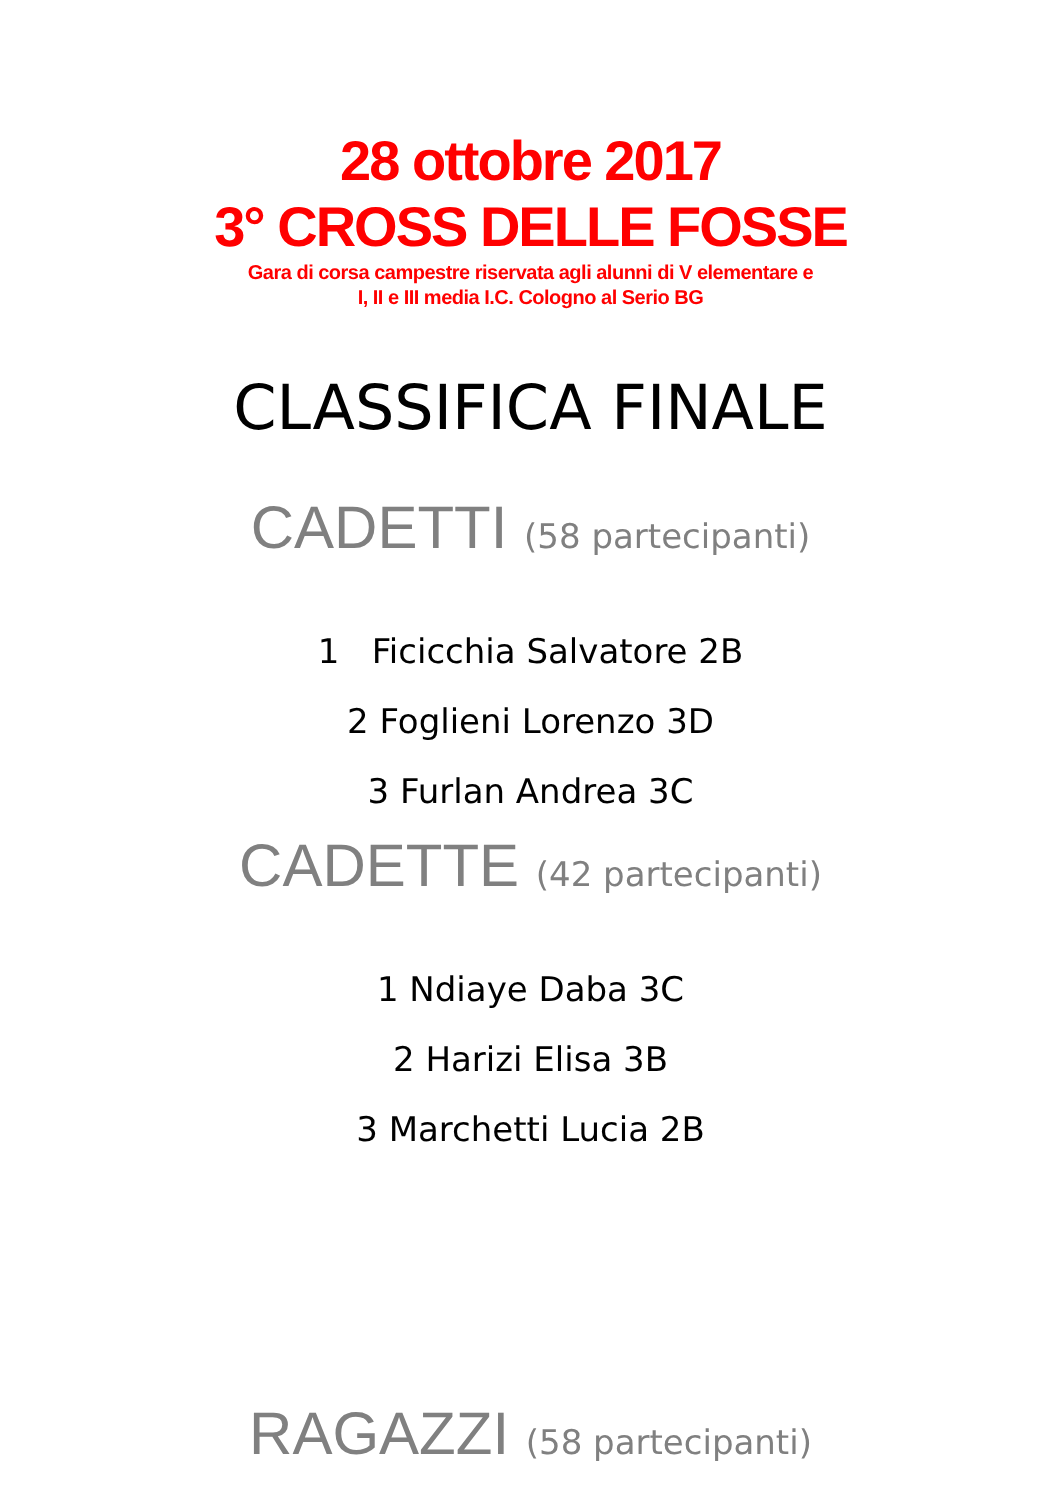28 ottobre 2017
3° CROSS DELLE FOSSE
Gara di corsa campestre riservata agli alunni di V elementare e
I, II e III media I.C. Cologno al Serio BG
CLASSIFICA FINALE
CADETTI (58 partecipanti)
1 Ficicchia Salvatore 2B
2 Foglieni Lorenzo 3D
3 Furlan Andrea 3C
CADETTE (42 partecipanti)
1 Ndiaye Daba 3C
2 Harizi Elisa 3B
3 Marchetti Lucia 2B
RAGAZZI (58 partecipanti)